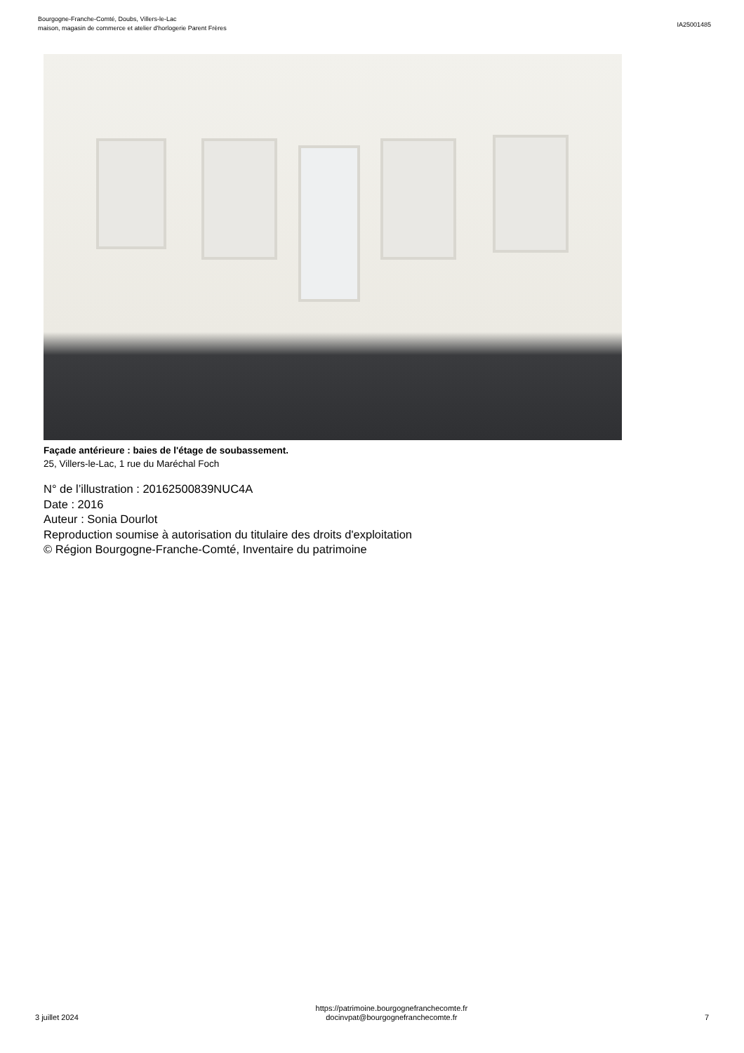Bourgogne-Franche-Comté, Doubs, Villers-le-Lac
maison, magasin de commerce et atelier d'horlogerie Parent Frères
IA25001485
Façade antérieure : baies de l'étage de soubassement.
25, Villers-le-Lac, 1 rue du Maréchal Foch
N° de l’illustration : 20162500839NUC4A
Date : 2016
Auteur : Sonia Dourlot
Reproduction soumise à autorisation du titulaire des droits d'exploitation
© Région Bourgogne-Franche-Comté, Inventaire du patrimoine
3 juillet 2024
https://patrimoine.bourgognefranchecomte.fr
docinvpat@bourgognefranchecomte.fr
7